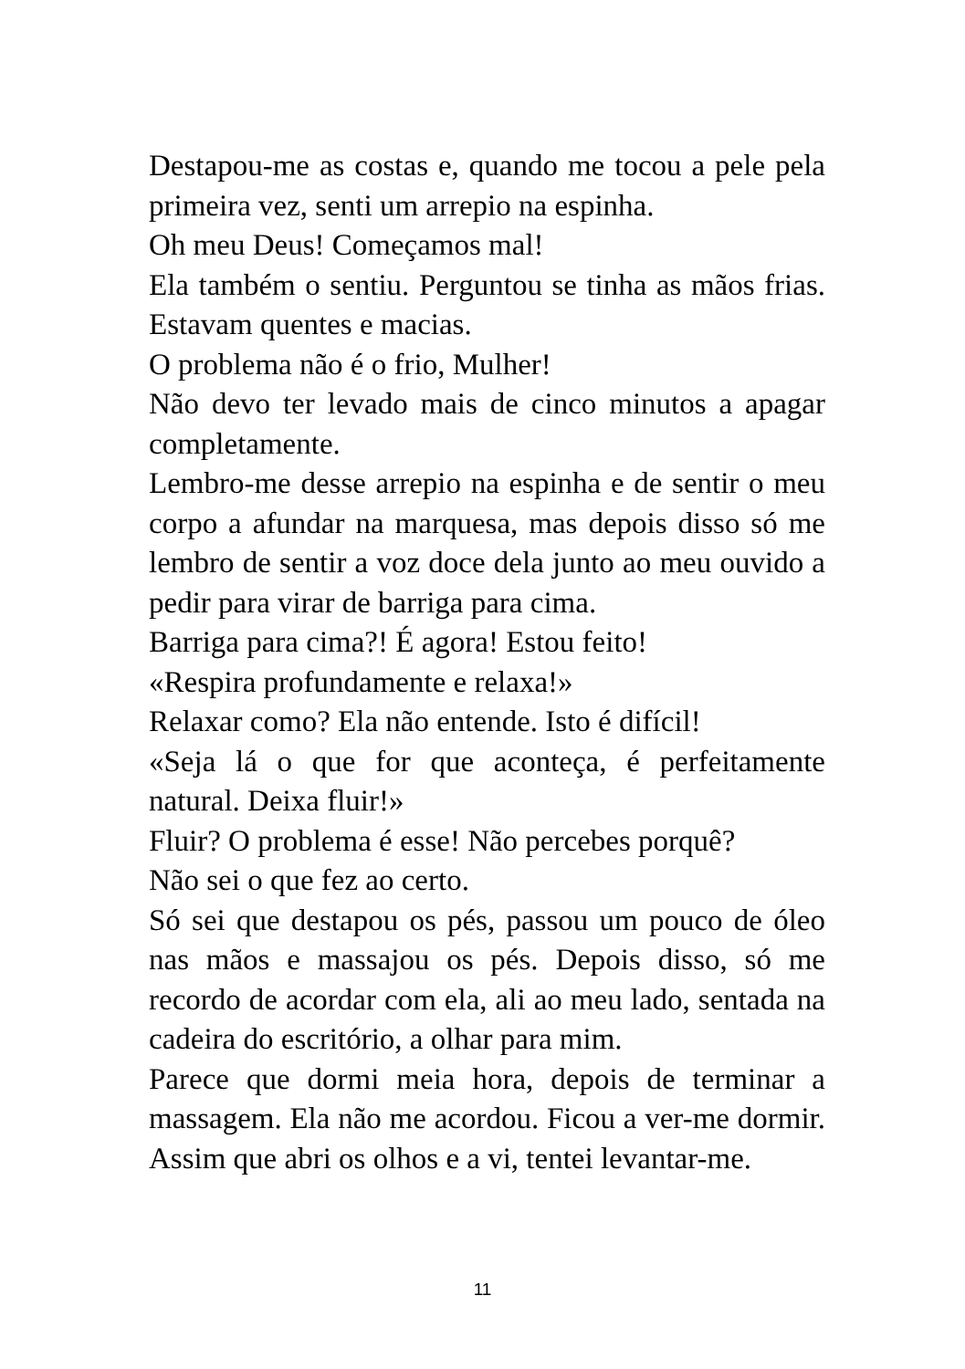Destapou-me as costas e, quando me tocou a pele pela primeira vez, senti um arrepio na espinha.
Oh meu Deus! Começamos mal!
Ela também o sentiu. Perguntou se tinha as mãos frias. Estavam quentes e macias.
O problema não é o frio, Mulher!
Não devo ter levado mais de cinco minutos a apagar completamente.
Lembro-me desse arrepio na espinha e de sentir o meu corpo a afundar na marquesa, mas depois disso só me lembro de sentir a voz doce dela junto ao meu ouvido a pedir para virar de barriga para cima.
Barriga para cima?! É agora! Estou feito!
«Respira profundamente e relaxa!»
Relaxar como? Ela não entende. Isto é difícil!
«Seja lá o que for que aconteça, é perfeitamente natural. Deixa fluir!»
Fluir? O problema é esse! Não percebes porquê?
Não sei o que fez ao certo.
Só sei que destapou os pés, passou um pouco de óleo nas mãos e massajou os pés. Depois disso, só me recordo de acordar com ela, ali ao meu lado, sentada na cadeira do escritório, a olhar para mim.
Parece que dormi meia hora, depois de terminar a massagem. Ela não me acordou. Ficou a ver-me dormir. Assim que abri os olhos e a vi, tentei levantar-me.
11